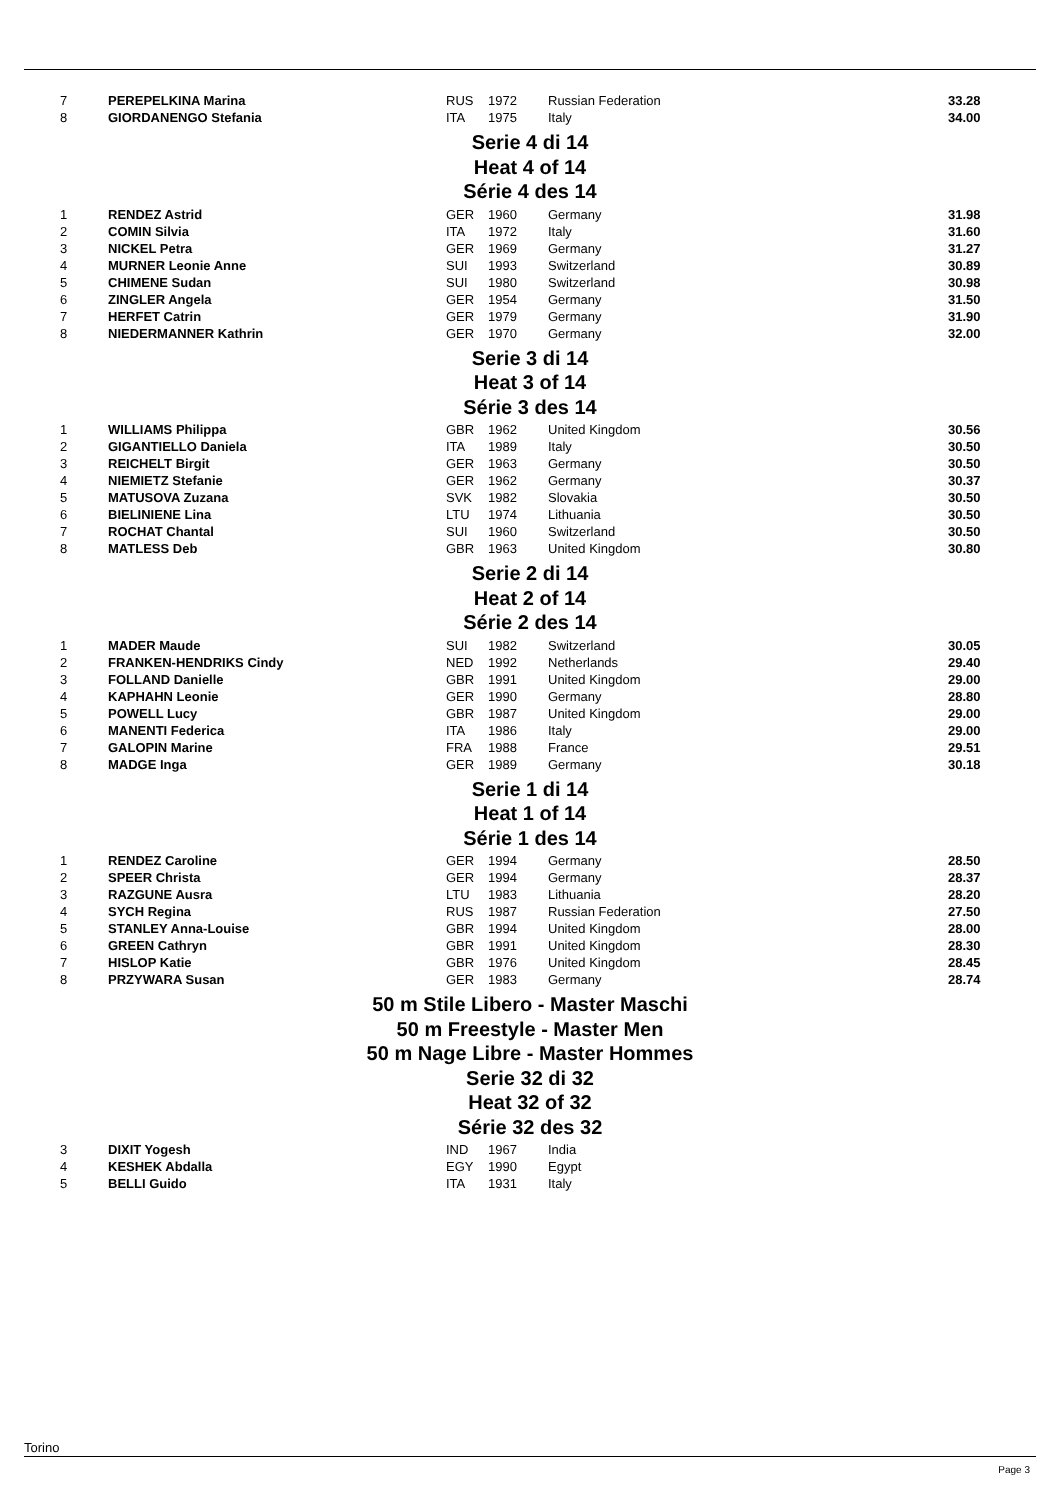| 7 | PEREPELKINA Marina | RUS | 1972 | Russian Federation | 33.28 |
| 8 | GIORDANENGO Stefania | ITA | 1975 | Italy | 34.00 |
Serie 4 di 14
Heat 4 of 14
Série 4 des 14
| 1 | RENDEZ Astrid | GER | 1960 | Germany | 31.98 |
| 2 | COMIN Silvia | ITA | 1972 | Italy | 31.60 |
| 3 | NICKEL Petra | GER | 1969 | Germany | 31.27 |
| 4 | MURNER Leonie Anne | SUI | 1993 | Switzerland | 30.89 |
| 5 | CHIMENE Sudan | SUI | 1980 | Switzerland | 30.98 |
| 6 | ZINGLER Angela | GER | 1954 | Germany | 31.50 |
| 7 | HERFET Catrin | GER | 1979 | Germany | 31.90 |
| 8 | NIEDERMANNER Kathrin | GER | 1970 | Germany | 32.00 |
Serie 3 di 14
Heat 3 of 14
Série 3 des 14
| 1 | WILLIAMS Philippa | GBR | 1962 | United Kingdom | 30.56 |
| 2 | GIGANTIELLO Daniela | ITA | 1989 | Italy | 30.50 |
| 3 | REICHELT Birgit | GER | 1963 | Germany | 30.50 |
| 4 | NIEMIETZ Stefanie | GER | 1962 | Germany | 30.37 |
| 5 | MATUSOVA Zuzana | SVK | 1982 | Slovakia | 30.50 |
| 6 | BIELINIENE Lina | LTU | 1974 | Lithuania | 30.50 |
| 7 | ROCHAT Chantal | SUI | 1960 | Switzerland | 30.50 |
| 8 | MATLESS Deb | GBR | 1963 | United Kingdom | 30.80 |
Serie 2 di 14
Heat 2 of 14
Série 2 des 14
| 1 | MADER Maude | SUI | 1982 | Switzerland | 30.05 |
| 2 | FRANKEN-HENDRIKS Cindy | NED | 1992 | Netherlands | 29.40 |
| 3 | FOLLAND Danielle | GBR | 1991 | United Kingdom | 29.00 |
| 4 | KAPHAHN Leonie | GER | 1990 | Germany | 28.80 |
| 5 | POWELL Lucy | GBR | 1987 | United Kingdom | 29.00 |
| 6 | MANENTI Federica | ITA | 1986 | Italy | 29.00 |
| 7 | GALOPIN Marine | FRA | 1988 | France | 29.51 |
| 8 | MADGE Inga | GER | 1989 | Germany | 30.18 |
Serie 1 di 14
Heat 1 of 14
Série 1 des 14
| 1 | RENDEZ Caroline | GER | 1994 | Germany | 28.50 |
| 2 | SPEER Christa | GER | 1994 | Germany | 28.37 |
| 3 | RAZGUNE Ausra | LTU | 1983 | Lithuania | 28.20 |
| 4 | SYCH Regina | RUS | 1987 | Russian Federation | 27.50 |
| 5 | STANLEY Anna-Louise | GBR | 1994 | United Kingdom | 28.00 |
| 6 | GREEN Cathryn | GBR | 1991 | United Kingdom | 28.30 |
| 7 | HISLOP Katie | GBR | 1976 | United Kingdom | 28.45 |
| 8 | PRZYWARA Susan | GER | 1983 | Germany | 28.74 |
50 m Stile Libero - Master Maschi
50 m Freestyle - Master Men
50 m Nage Libre - Master Hommes
Serie 32 di 32
Heat 32 of 32
Série 32 des 32
| 3 | DIXIT Yogesh | IND | 1967 | India | |
| 4 | KESHEK Abdalla | EGY | 1990 | Egypt | |
| 5 | BELLI Guido | ITA | 1931 | Italy | |
Torino
Page 3